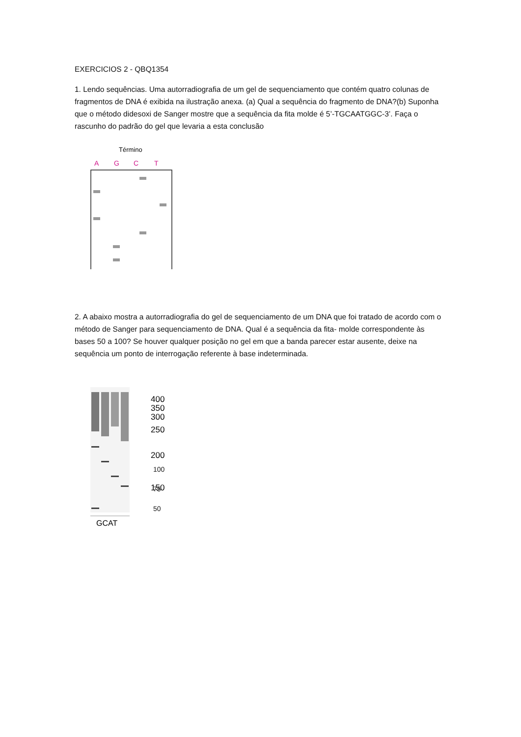EXERCICIOS 2 - QBQ1354
1. Lendo sequências. Uma autorradiografia de um gel de sequenciamento que contém quatro colunas de fragmentos de DNA é exibida na ilustração anexa. (a) Qual a sequência do fragmento de DNA?(b) Suponha que o método didesoxi de Sanger mostre que a sequência da fita molde é 5’-TGCAATGGC-3’. Faça o rascunho do padrão do gel que levaria a esta conclusão
Término
A
G
C
T
2. A abaixo mostra a autorradiografia do gel de sequenciamento de um DNA que foi tratado de acordo com o método de Sanger para sequenciamento de DNA. Qual é a sequência da fita- molde correspondente às bases 50 a 100? Se houver qualquer posição no gel em que a banda parecer estar ausente, deixe na sequência um ponto de interrogação referente à base indeterminada.
GCAT
400
350
300
250
200
150
100
100
75
50